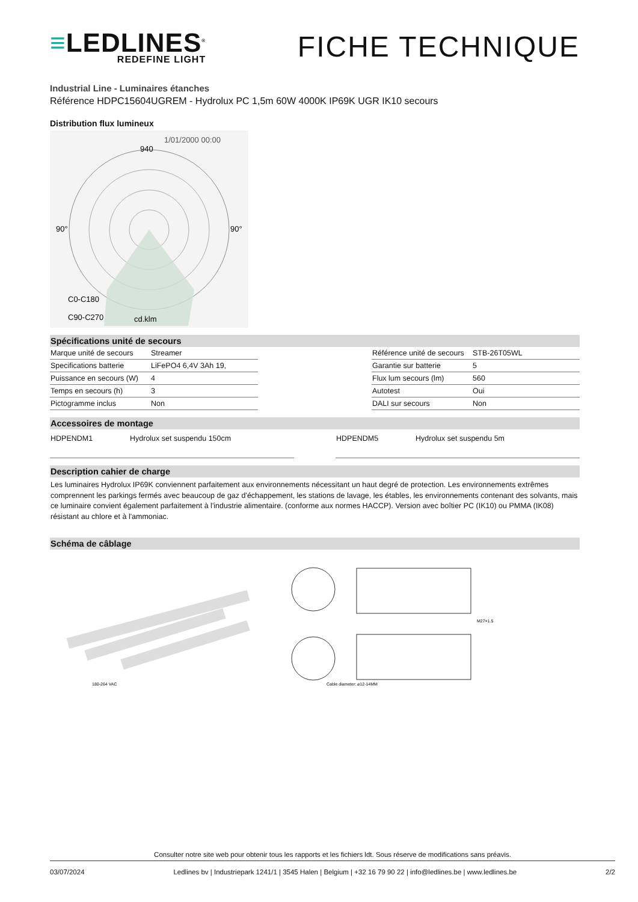≡LEDLINES<sup>®</sup>
REDEFINE LIGHT
FICHE TECHNIQUE
Industrial Line - Luminaires étanches
Référence HDPC15604UGREM - Hydrolux PC 1,5m 60W 4000K IP69K UGR IK10 secours
Distribution flux lumineux
1/01/2000 00:00
90°
90°
940
cd.klm
C0-C180
C90-C270
Spécifications unité de secours
| Marque unité de secours | Streamer |
| Specifications batterie | LiFePO4 6,4V 3Ah 19, |
| Puissance en secours (W) | 4 |
| Temps en secours (h) | 3 |
| Pictogramme inclus | Non |
| Référence unité de secours | STB-26T05WL |
| Garantie sur batterie | 5 |
| Flux lum secours (lm) | 560 |
| Autotest | Oui |
| DALI sur secours | Non |
Accessoires de montage
| HDPENDM1 | Hydrolux set suspendu 150cm |
| HDPENDM5 | Hydrolux set suspendu 5m |
Description cahier de charge
Les luminaires Hydrolux IP69K conviennent parfaitement aux environnements nécessitant un haut degré de protection. Les environnements extrêmes comprennent les parkings fermés avec beaucoup de gaz d'échappement, les stations de lavage, les étables, les environnements contenant des solvants, mais ce luminaire convient également parfaitement à l'industrie alimentaire. (conforme aux normes HACCP). Version avec boîtier PC (IK10) ou PMMA (IK08) résistant au chlore et à l'ammoniac.
Schéma de câblage
180-264 VAC
M27×1.5
Cable diameter: ⌀12-14MM
Consulter notre site web pour obtenir tous les rapports et les fichiers ldt. Sous réserve de modifications sans préavis.
03/07/2024 Ledlines bv | Industriepark 1241/1 | 3545 Halen | Belgium | +32 16 79 90 22 | info@ledlines.be | www.ledlines.be 2/2